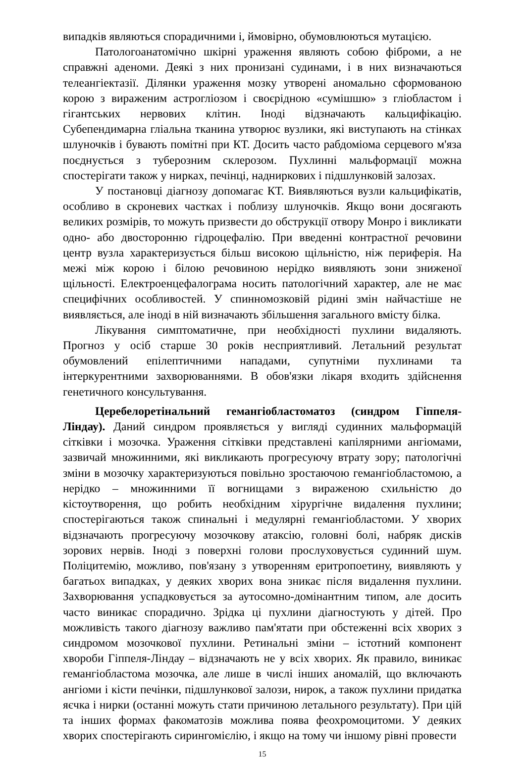випадків являються спорадичними і, ймовірно, обумовлюються мутацією.
Патологоанатомічно шкірні ураження являють собою фіброми, а не справжні аденоми. Деякі з них пронизані судинами, і в них визначаються телеангіектазії. Ділянки ураження мозку утворені аномально сформованою корою з вираженим астрогліозом і своєрідною «сумішшю» з гліобластом і гігантських нервових клітин. Іноді відзначають кальцифікацію. Субепендимарна гліальна тканина утворює вузлики, які виступають на стінках шлуночків і бувають помітні при КТ. Досить часто рабдоміома серцевого м'яза поєднується з туберозним склерозом. Пухлинні мальформації можна спостерігати також у нирках, печінці, надниркових і підшлунковій залозах.
У постановці діагнозу допомагає КТ. Виявляються вузли кальцифікатів, особливо в скроневих частках і поблизу шлуночків. Якщо вони досягають великих розмірів, то можуть призвести до обструкції отвору Монро і викликати одно- або двосторонню гідроцефалію. При введенні контрастної речовини центр вузла характеризується більш високою щільністю, ніж периферія. На межі між корою і білою речовиною нерідко виявляють зони зниженої щільності. Електроенцефалограма носить патологічний характер, але не має специфічних особливостей. У спинномозковій рідині змін найчастіше не виявляється, але іноді в ній визначають збільшення загального вмісту білка.
Лікування симптоматичне, при необхідності пухлини видаляють. Прогноз у осіб старше 30 років несприятливий. Летальний результат обумовлений епілептичними нападами, супутніми пухлинами та інтеркурентними захворюваннями. В обов'язки лікаря входить здійснення генетичного консультування.
Церебелоретінальний гемангіобластоматоз (синдром Гіппеля-Ліндау). Даний синдром проявляється у вигляді судинних мальформацій сітківки і мозочка. Ураження сітківки представлені капілярними ангіомами, зазвичай множинними, які викликають прогресуючу втрату зору; патологічні зміни в мозочку характеризуються повільно зростаючою гемангіобластомою, а нерідко – множинними її вогнищами з вираженою схильністю до кістоутворення, що робить необхідним хірургічне видалення пухлини; спостерігаються також спинальні і медулярні гемангіобластоми. У хворих відзначають прогресуючу мозочкову атаксію, головні болі, набряк дисків зорових нервів. Іноді з поверхні голови прослуховується судинний шум. Поліцитемію, можливо, пов'язану з утворенням еритропоетину, виявляють у багатьох випадках, у деяких хворих вона зникає після видалення пухлини. Захворювання успадковується за аутосомно-домінантним типом, але досить часто виникає спорадично. Зрідка ці пухлини діагностують у дітей. Про можливість такого діагнозу важливо пам'ятати при обстеженні всіх хворих з синдромом мозочкової пухлини. Ретинальні зміни – істотний компонент хвороби Гіппеля-Ліндау – відзначають не у всіх хворих. Як правило, виникає гемангіобластома мозочка, але лише в числі інших аномалій, що включають ангіоми і кісти печінки, підшлункової залози, нирок, а також пухлини придатка яєчка і нирки (останні можуть стати причиною летального результату). При цій та інших формах факоматозів можлива поява феохромоцитоми. У деяких хворих спостерігають сирингомієлію, і якщо на тому чи іншому рівні провести
15